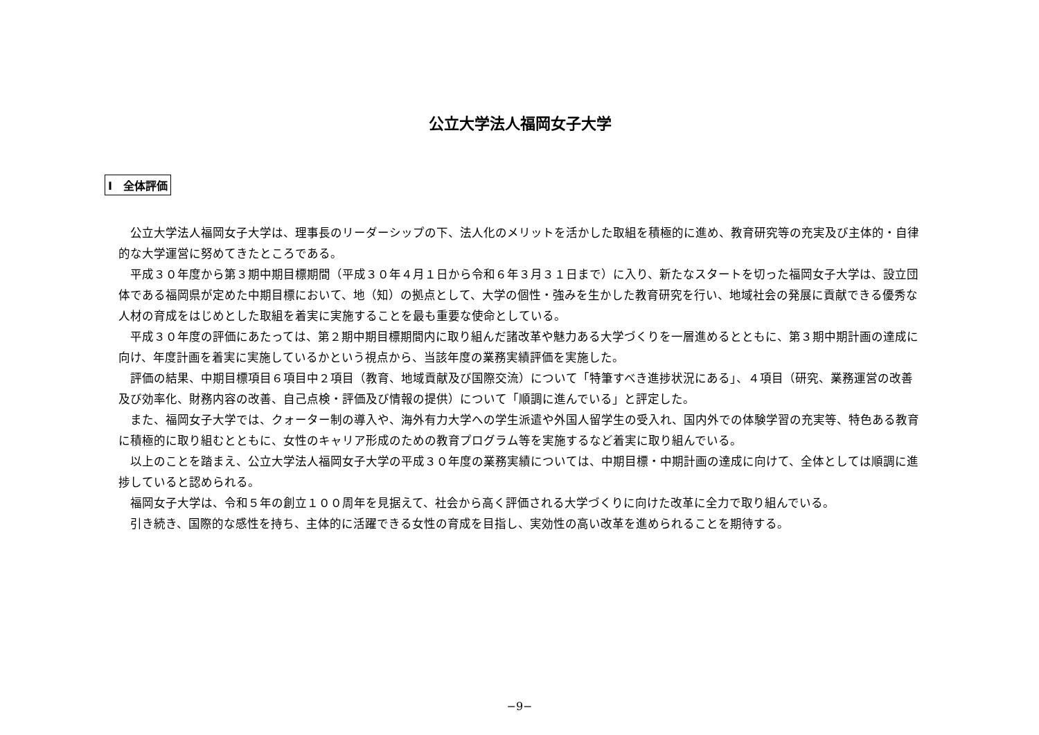公立大学法人福岡女子大学
Ⅰ　全体評価
公立大学法人福岡女子大学は、理事長のリーダーシップの下、法人化のメリットを活かした取組を積極的に進め、教育研究等の充実及び主体的・自律的な大学運営に努めてきたところである。
平成３０年度から第３期中期目標期間（平成３０年４月１日から令和６年３月３１日まで）に入り、新たなスタートを切った福岡女子大学は、設立団体である福岡県が定めた中期目標において、地（知）の拠点として、大学の個性・強みを生かした教育研究を行い、地域社会の発展に貢献できる優秀な人材の育成をはじめとした取組を着実に実施することを最も重要な使命としている。
平成３０年度の評価にあたっては、第２期中期目標期間内に取り組んだ諸改革や魅力ある大学づくりを一層進めるとともに、第３期中期計画の達成に向け、年度計画を着実に実施しているかという視点から、当該年度の業務実績評価を実施した。
評価の結果、中期目標項目６項目中２項目（教育、地域貢献及び国際交流）について「特筆すべき進捗状況にある」、４項目（研究、業務運営の改善及び効率化、財務内容の改善、自己点検・評価及び情報の提供）について「順調に進んでいる」と評定した。
また、福岡女子大学では、クォーター制の導入や、海外有力大学への学生派遣や外国人留学生の受入れ、国内外での体験学習の充実等、特色ある教育に積極的に取り組むとともに、女性のキャリア形成のための教育プログラム等を実施するなど着実に取り組んでいる。
以上のことを踏まえ、公立大学法人福岡女子大学の平成３０年度の業務実績については、中期目標・中期計画の達成に向けて、全体としては順調に進捗していると認められる。
福岡女子大学は、令和５年の創立１００周年を見据えて、社会から高く評価される大学づくりに向けた改革に全力で取り組んでいる。
引き続き、国際的な感性を持ち、主体的に活躍できる女性の育成を目指し、実効性の高い改革を進められることを期待する。
−9−